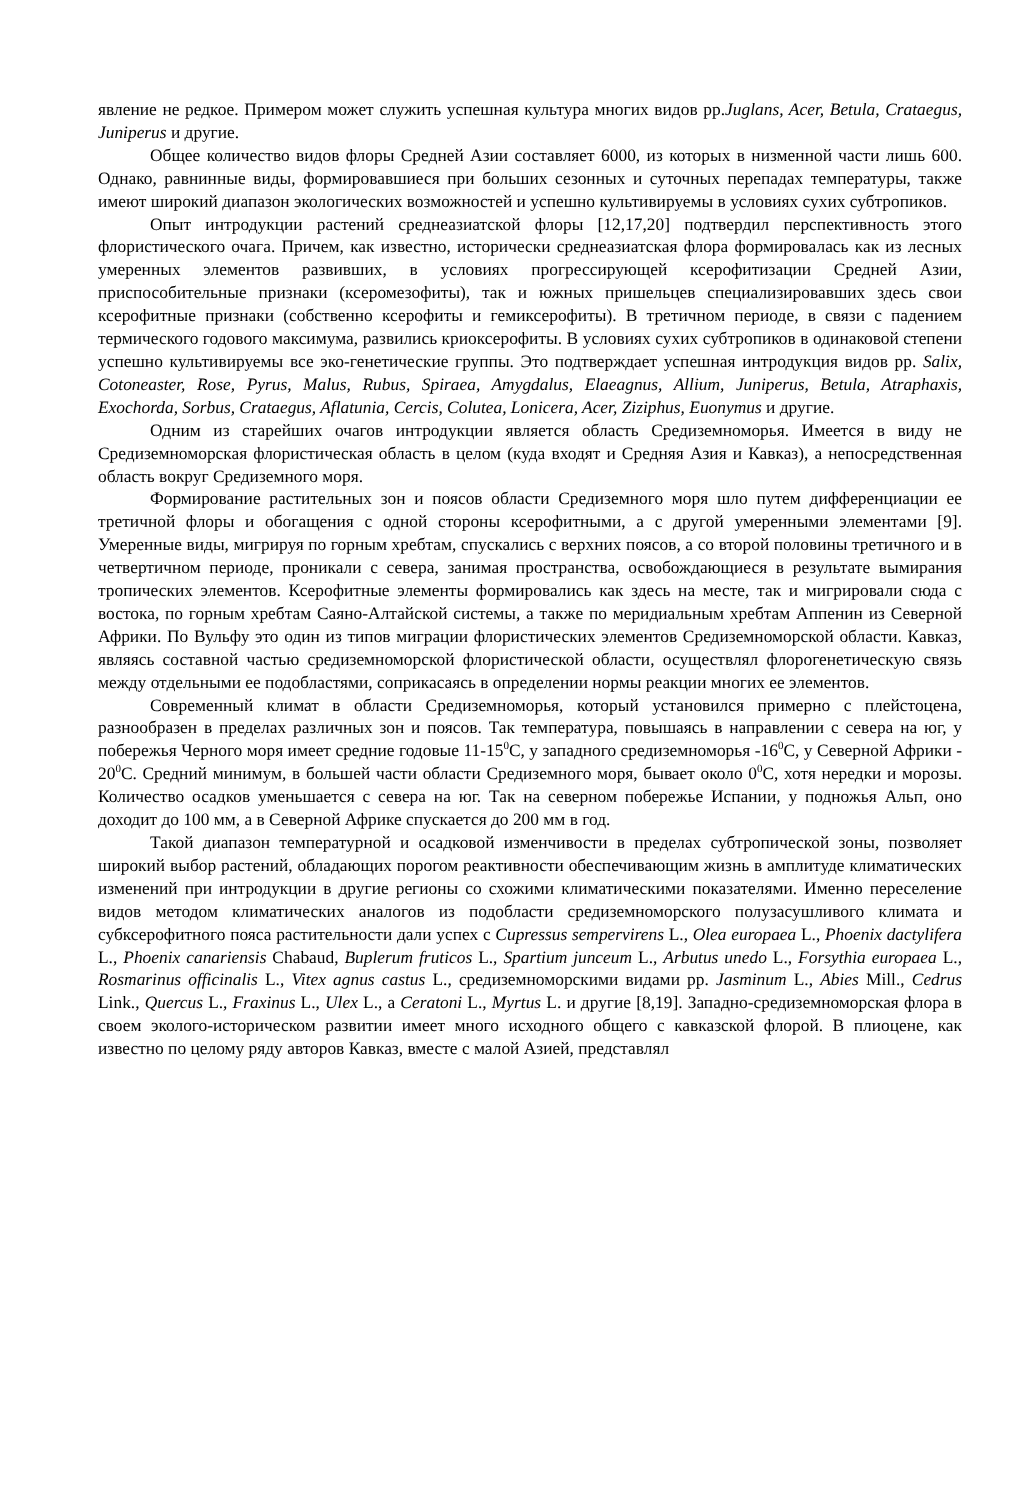явление не редкое. Примером может служить успешная культура многих видов рр.Juglans, Acer, Betula, Crataegus, Juniperus и другие.
Общее количество видов флоры Средней Азии составляет 6000, из которых в низменной части лишь 600. Однако, равнинные виды, формировавшиеся при больших сезонных и суточных перепадах температуры, также имеют широкий диапазон экологических возможностей и успешно культивируемы в условиях сухих субтропиков.
Опыт интродукции растений среднеазиатской флоры [12,17,20] подтвердил перспективность этого флористического очага. Причем, как известно, исторически среднеазиатская флора формировалась как из лесных умеренных элементов развивших, в условиях прогрессирующей ксерофитизации Средней Азии, приспособительные признаки (ксеромезофиты), так и южных пришельцев специализировавших здесь свои ксерофитные признаки (собственно ксерофиты и гемиксерофиты). В третичном периоде, в связи с падением термического годового максимума, развились криоксерофиты. В условиях сухих субтропиков в одинаковой степени успешно культивируемы все эко-генетические группы. Это подтверждает успешная интродукция видов рр. Salix, Cotoneaster, Rose, Pyrus, Malus, Rubus, Spiraea, Amygdalus, Elaeagnus, Allium, Juniperus, Betula, Atraphaxis, Exochorda, Sorbus, Crataegus, Aflatunia, Cercis, Colutea, Lonicera, Acer, Ziziphus, Euonymus и другие.
Одним из старейших очагов интродукции является область Средиземноморья. Имеется в виду не Средиземноморская флористическая область в целом (куда входят и Средняя Азия и Кавказ), а непосредственная область вокруг Средиземного моря.
Формирование растительных зон и поясов области Средиземного моря шло путем дифференциации ее третичной флоры и обогащения с одной стороны ксерофитными, а с другой умеренными элементами [9]. Умеренные виды, мигрируя по горным хребтам, спускались с верхних поясов, а со второй половины третичного и в четвертичном периоде, проникали с севера, занимая пространства, освобождающиеся в результате вымирания тропических элементов. Ксерофитные элементы формировались как здесь на месте, так и мигрировали сюда с востока, по горным хребтам Саяно-Алтайской системы, а также по меридиальным хребтам Аппенин из Северной Африки. По Вульфу это один из типов миграции флористических элементов Средиземноморской области. Кавказ, являясь составной частью средиземноморской флористической области, осуществлял флорогенетическую связь между отдельными ее подобластями, соприкасаясь в определении нормы реакции многих ее элементов.
Современный климат в области Средиземноморья, который установился примерно с плейстоцена, разнообразен в пределах различных зон и поясов. Так температура, повышаясь в направлении с севера на юг, у побережья Черного моря имеет средние годовые 11-15<sup>0</sup>С, у западного средиземноморья -16<sup>0</sup>С, у Северной Африки - 20<sup>0</sup>С. Средний минимум, в большей части области Средиземного моря, бывает около 0<sup>0</sup>С, хотя нередки и морозы. Количество осадков уменьшается с севера на юг. Так на северном побережье Испании, у подножья Альп, оно доходит до 100 мм, а в Северной Африке спускается до 200 мм в год.
Такой диапазон температурной и осадковой изменчивости в пределах субтропической зоны, позволяет широкий выбор растений, обладающих порогом реактивности обеспечивающим жизнь в амплитуде климатических изменений при интродукции в другие регионы со схожими климатическими показателями. Именно переселение видов методом климатических аналогов из подобласти средиземноморского полузасушливого климата и субксерофитного пояса растительности дали успех с Cupressus sempervirens L., Olea europaea L., Phoenix dactylifera L., Phoenix canariensis Chabaud, Buplerum fruticos L., Spartium junceum L., Arbutus unedo L., Forsythia europaea L., Rosmarinus officinalis L., Vitex agnus castus L., средиземноморскими видами рр. Jasminum L., Abies Mill., Cedrus Link., Quercus L., Fraxinus L., Ulex L., а Ceratoni L., Myrtus L. и другие [8,19]. Западно-средиземноморская флора в своем эколого-историческом развитии имеет много исходного общего с кавказской флорой. В плиоцене, как известно по целому ряду авторов Кавказ, вместе с малой Азией, представлял